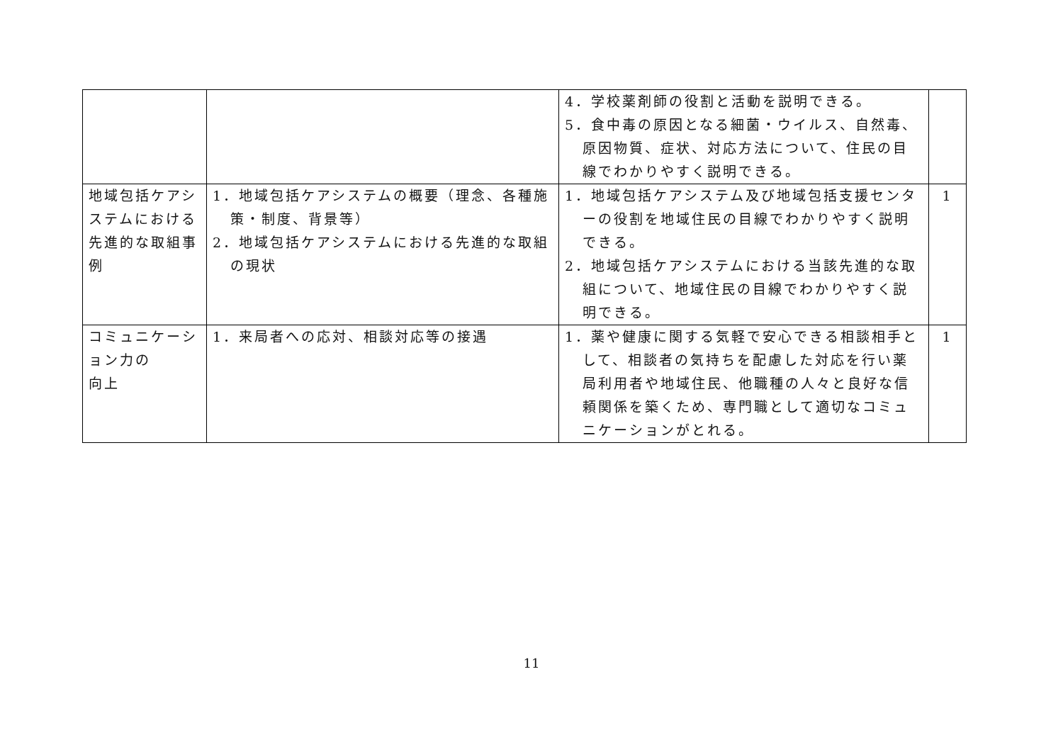| | | 4．学校薬剤師の役割と活動を説明できる。 5．食中毒の原因となる細菌・ウイルス、自然毒、原因物質、症状、対応方法について、住民の目線でわかりやすく説明できる。 | |
| 地域包括ケアシステムにおける先進的な取組事例 | 1．地域包括ケアシステムの概要（理念、各種施策・制度、背景等） 2．地域包括ケアシステムにおける先進的な取組の現状 | 1．地域包括ケアシステム及び地域包括支援センターの役割を地域住民の目線でわかりやすく説明できる。 2．地域包括ケアシステムにおける当該先進的な取組について、地域住民の目線でわかりやすく説明できる。 | 1 |
| コミュニケーション力の 向上 | 1．来局者への応対、相談対応等の接遇 | 1．薬や健康に関する気軽で安心できる相談相手として、相談者の気持ちを配慮した対応を行い薬局利用者や地域住民、他職種の人々と良好な信頼関係を築くため、専門職として適切なコミュニケーションがとれる。 | 1 |
11